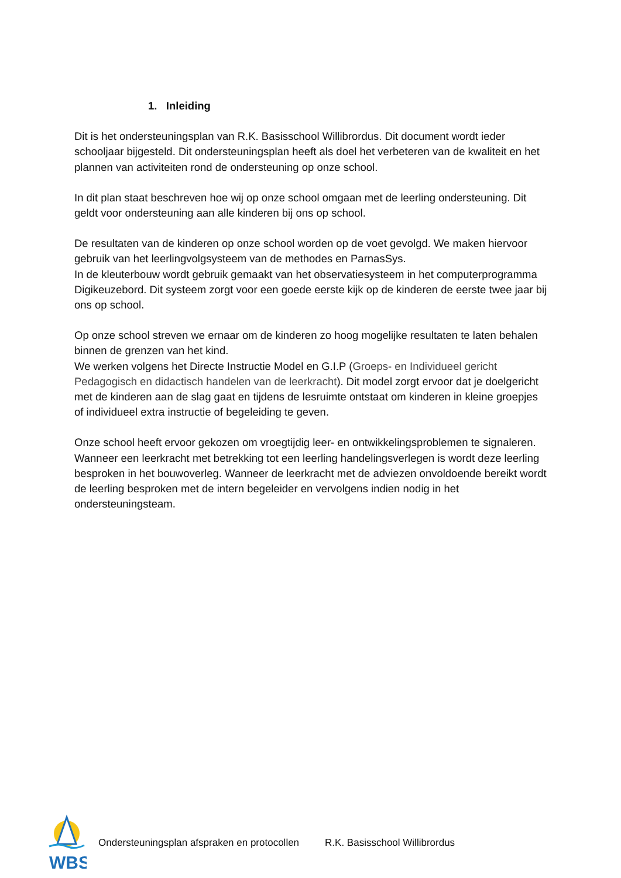1. Inleiding
Dit is het ondersteuningsplan van R.K. Basisschool Willibrordus. Dit document wordt ieder schooljaar bijgesteld. Dit ondersteuningsplan heeft als doel het verbeteren van de kwaliteit en het plannen van activiteiten rond de ondersteuning op onze school.
In dit plan staat beschreven hoe wij op onze school omgaan met de leerling ondersteuning. Dit geldt voor ondersteuning aan alle kinderen bij ons op school.
De resultaten van de kinderen op onze school worden op de voet gevolgd. We maken hiervoor gebruik van het leerlingvolgsysteem van de methodes en ParnasSys.
In de kleuterbouw wordt gebruik gemaakt van het observatiesysteem in het computerprogramma Digikeuzebord. Dit systeem zorgt voor een goede eerste kijk op de kinderen de eerste twee jaar bij ons op school.
Op onze school streven we ernaar om de kinderen zo hoog mogelijke resultaten te laten behalen binnen de grenzen van het kind.
We werken volgens het Directe Instructie Model en G.I.P (Groeps- en Individueel gericht Pedagogisch en didactisch handelen van de leerkracht). Dit model zorgt ervoor dat je doelgericht met de kinderen aan de slag gaat en tijdens de lesruimte ontstaat om kinderen in kleine groepjes of individueel extra instructie of begeleiding te geven.
Onze school heeft ervoor gekozen om vroegtijdig leer- en ontwikkelingsproblemen te signaleren. Wanneer een leerkracht met betrekking tot een leerling handelingsverlegen is wordt deze leerling besproken in het bouwoverleg. Wanneer de leerkracht met de adviezen onvoldoende bereikt wordt de leerling besproken met de intern begeleider en vervolgens indien nodig in het ondersteuningsteam.
WBS
Ondersteuningsplan afspraken en protocollen R.K. Basisschool Willibrordus